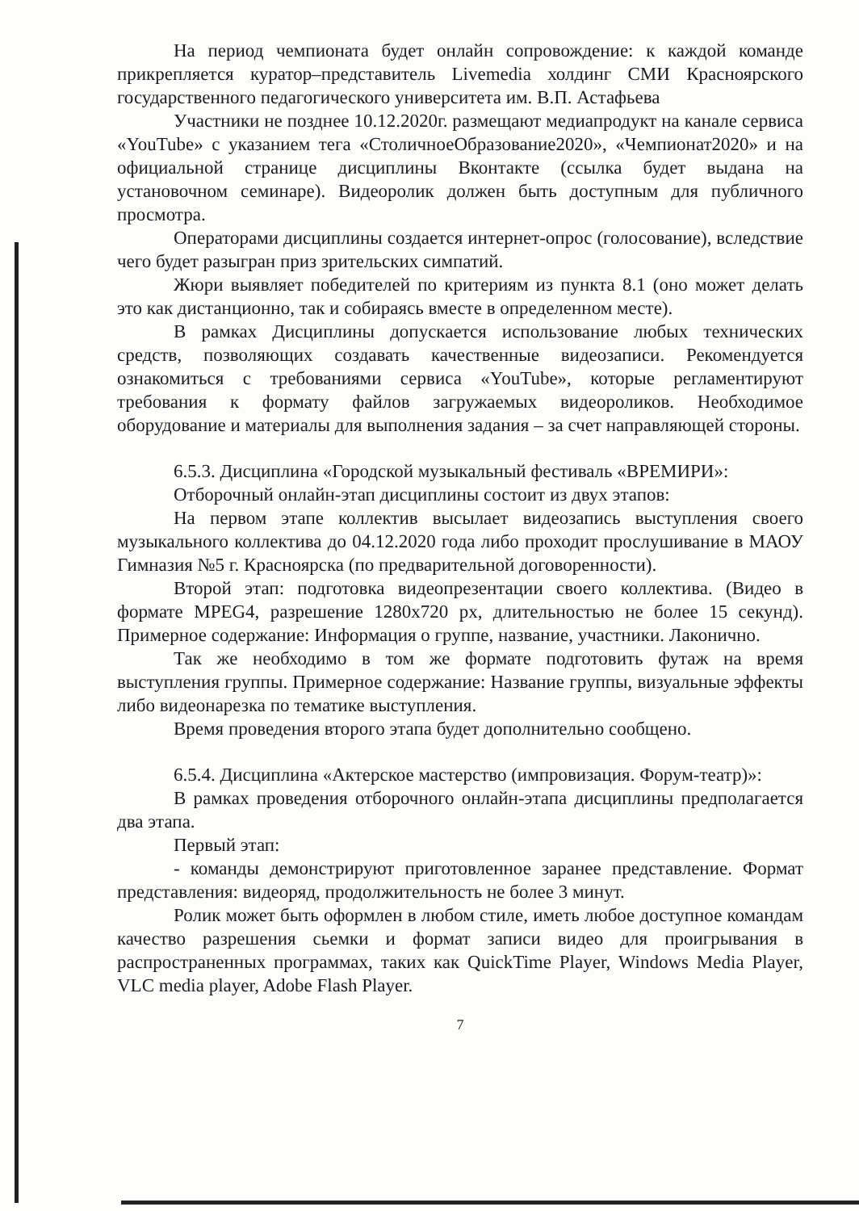На период чемпионата будет онлайн сопровождение: к каждой команде прикрепляется куратор–представитель Livemedia холдинг СМИ Красноярского государственного педагогического университета им. В.П. Астафьева
Участники не позднее 10.12.2020г. размещают медиапродукт на канале сервиса «YouTube» с указанием тега «СтоличноеОбразование2020», «Чемпионат2020» и на официальной странице дисциплины Вконтакте (ссылка будет выдана на установочном семинаре). Видеоролик должен быть доступным для публичного просмотра.
Операторами дисциплины создается интернет-опрос (голосование), вследствие чего будет разыгран приз зрительских симпатий.
Жюри выявляет победителей по критериям из пункта 8.1 (оно может делать это как дистанционно, так и собираясь вместе в определенном месте).
В рамках Дисциплины допускается использование любых технических средств, позволяющих создавать качественные видеозаписи. Рекомендуется ознакомиться с требованиями сервиса «YouTube», которые регламентируют требования к формату файлов загружаемых видеороликов. Необходимое оборудование и материалы для выполнения задания – за счет направляющей стороны.
6.5.3. Дисциплина «Городской музыкальный фестиваль «ВРЕМИРИ»:
Отборочный онлайн-этап дисциплины состоит из двух этапов:
На первом этапе коллектив высылает видеозапись выступления своего музыкального коллектива до 04.12.2020 года либо проходит прослушивание в МАОУ Гимназия №5 г. Красноярска (по предварительной договоренности).
Второй этап: подготовка видеопрезентации своего коллектива. (Видео в формате MPEG4, разрешение 1280x720 px, длительностью не более 15 секунд). Примерное содержание: Информация о группе, название, участники. Лаконично.
Так же необходимо в том же формате подготовить футаж на время выступления группы. Примерное содержание: Название группы, визуальные эффекты либо видеонарезка по тематике выступления.
Время проведения второго этапа будет дополнительно сообщено.
6.5.4. Дисциплина «Актерское мастерство (импровизация. Форум-театр)»:
В рамках проведения отборочного онлайн-этапа дисциплины предполагается два этапа.
Первый этап:
- команды демонстрируют приготовленное заранее представление. Формат представления: видеоряд, продолжительность не более 3 минут.
Ролик может быть оформлен в любом стиле, иметь любое доступное командам качество разрешения сьемки и формат записи видео для проигрывания в распространенных программах, таких как QuickTime Player, Windows Media Player, VLC media player, Adobe Flash Player.
7